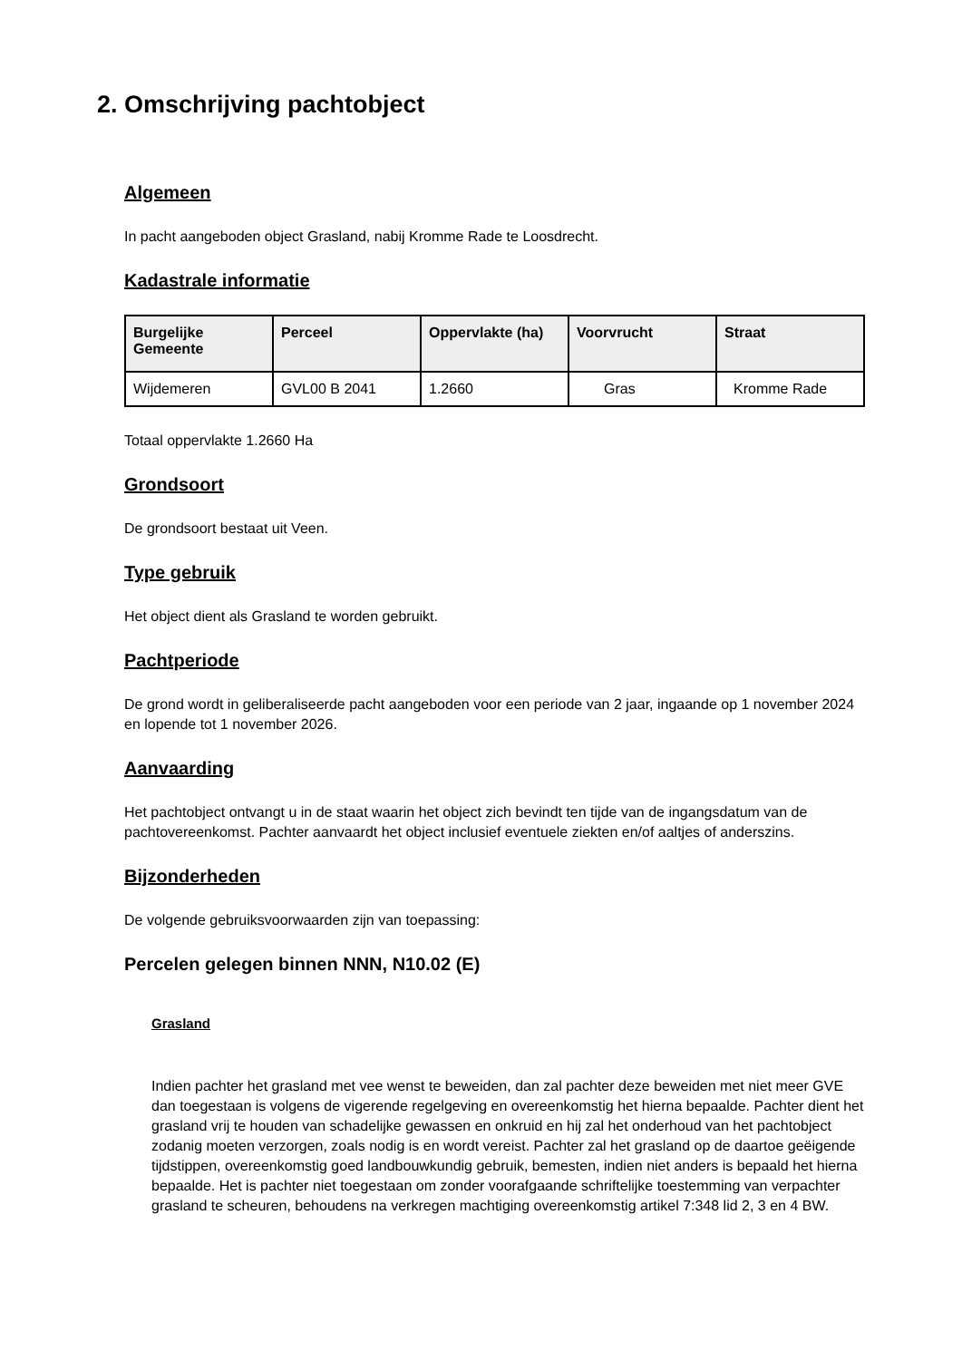2. Omschrijving pachtobject
Algemeen
In pacht aangeboden object Grasland, nabij Kromme Rade te Loosdrecht.
Kadastrale informatie
| Burgelijke Gemeente | Perceel | Oppervlakte (ha) | Voorvrucht | Straat |
| --- | --- | --- | --- | --- |
| Wijdemeren | GVL00 B 2041 | 1.2660 | Gras | Kromme Rade |
Totaal oppervlakte 1.2660 Ha
Grondsoort
De grondsoort bestaat uit Veen.
Type gebruik
Het object dient als Grasland te worden gebruikt.
Pachtperiode
De grond wordt in geliberaliseerde pacht aangeboden voor een periode van 2 jaar, ingaande op 1 november 2024 en lopende tot 1 november 2026.
Aanvaarding
Het pachtobject ontvangt u in de staat waarin het object zich bevindt ten tijde van de ingangsdatum van de pachtovereenkomst. Pachter aanvaardt het object inclusief eventuele ziekten en/of aaltjes of anderszins.
Bijzonderheden
De volgende gebruiksvoorwaarden zijn van toepassing:
Percelen gelegen binnen NNN, N10.02 (E)
Grasland
Indien pachter het grasland met vee wenst te beweiden, dan zal pachter deze beweiden met niet meer GVE dan toegestaan is volgens de vigerende regelgeving en overeenkomstig het hierna bepaalde. Pachter dient het grasland vrij te houden van schadelijke gewassen en onkruid en hij zal het onderhoud van het pachtobject zodanig moeten verzorgen, zoals nodig is en wordt vereist. Pachter zal het grasland op de daartoe geëigende tijdstippen, overeenkomstig goed landbouwkundig gebruik, bemesten, indien niet anders is bepaald het hierna bepaalde. Het is pachter niet toegestaan om zonder voorafgaande schriftelijke toestemming van verpachter grasland te scheuren, behoudens na verkregen machtiging overeenkomstig artikel 7:348 lid 2, 3 en 4 BW.